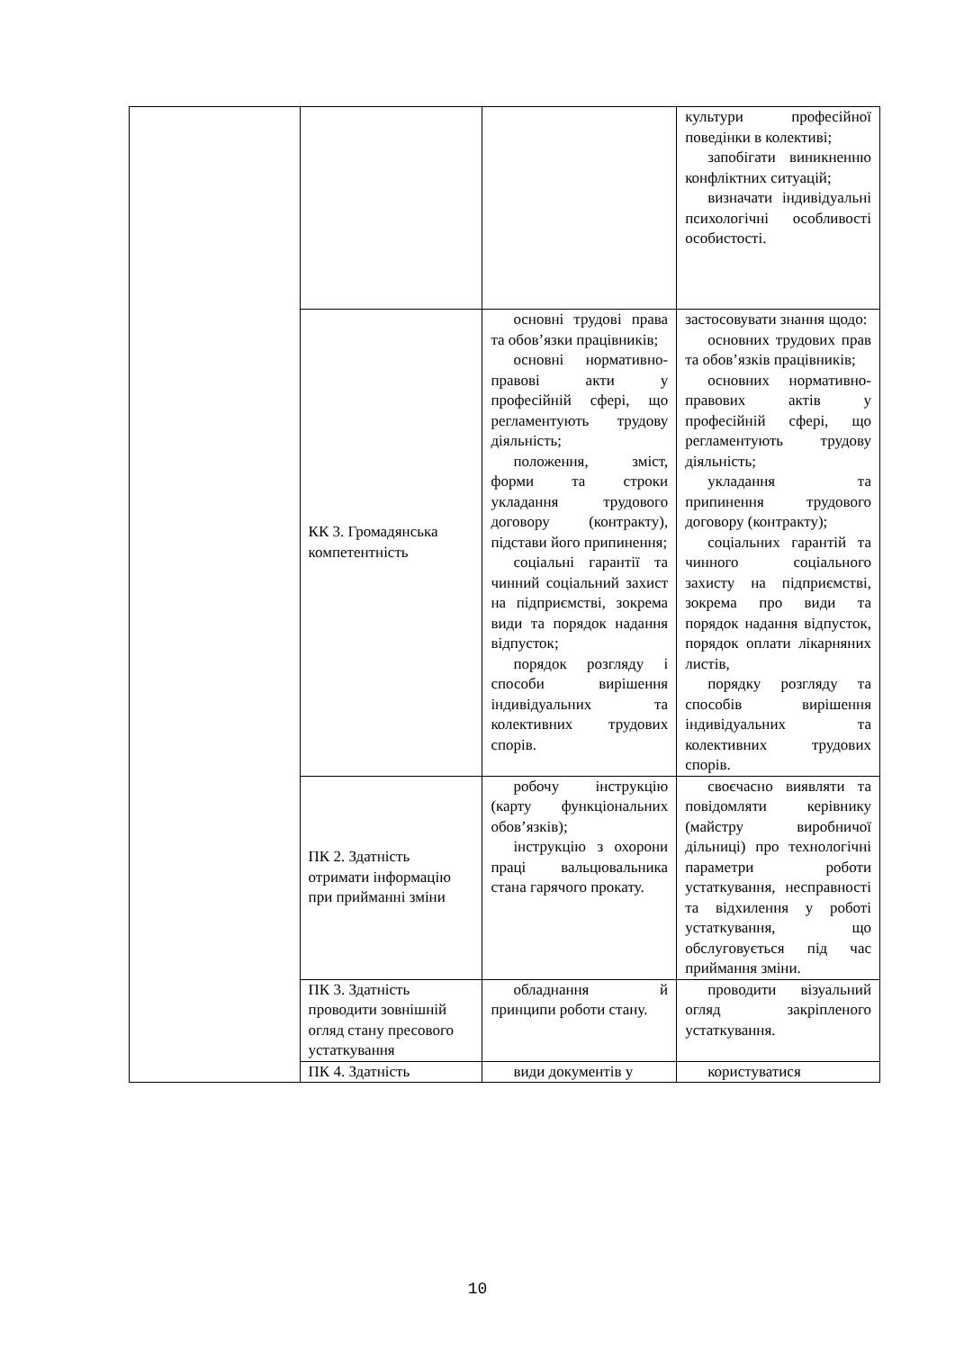| | | | культури професійної поведінки в колективі; запобігати виникненню конфліктних ситуацій; визначати індивідуальні психологічні особливості особистості. |
| | КК 3. Громадянська компетентність | основні трудові права та обов’язки працівників; основні нормативно-правові акти у професійній сфері, що регламентують трудову діяльність; положення, зміст, форми та строки укладання трудового договору (контракту), підстави його припинення; соціальні гарантії та чинний соціальний захист на підприємстві, зокрема види та порядок надання відпусток; порядок розгляду і способи вирішення індивідуальних та колективних трудових спорів. | застосовувати знання щодо: основних трудових прав та обов’язків працівників; основних нормативно-правових актів у професійній сфері, що регламентують трудову діяльність; укладання та припинення трудового договору (контракту); соціальних гарантій та чинного соціального захисту на підприємстві, зокрема про види та порядок надання відпусток, порядок оплати лікарняних листів, порядку розгляду та способів вирішення індивідуальних та колективних трудових спорів. |
| | ПК 2. Здатність отримати інформацію при прийманні зміни | робочу інструкцію (карту функціональних обов’язків); інструкцію з охорони праці вальцювальника стана гарячого прокату. | своєчасно виявляти та повідомляти керівнику (майстру виробничої дільниці) про технологічні параметри роботи устаткування, несправності та відхилення у роботі устаткування, що обслуговується під час приймання зміни. |
| | ПК 3. Здатність проводити зовнішній огляд стану пресового устаткування | обладнання й принципи роботи стану. | проводити візуальний огляд закріпленого устаткування. |
| | ПК 4. Здатність | види документів у | користуватися |
10